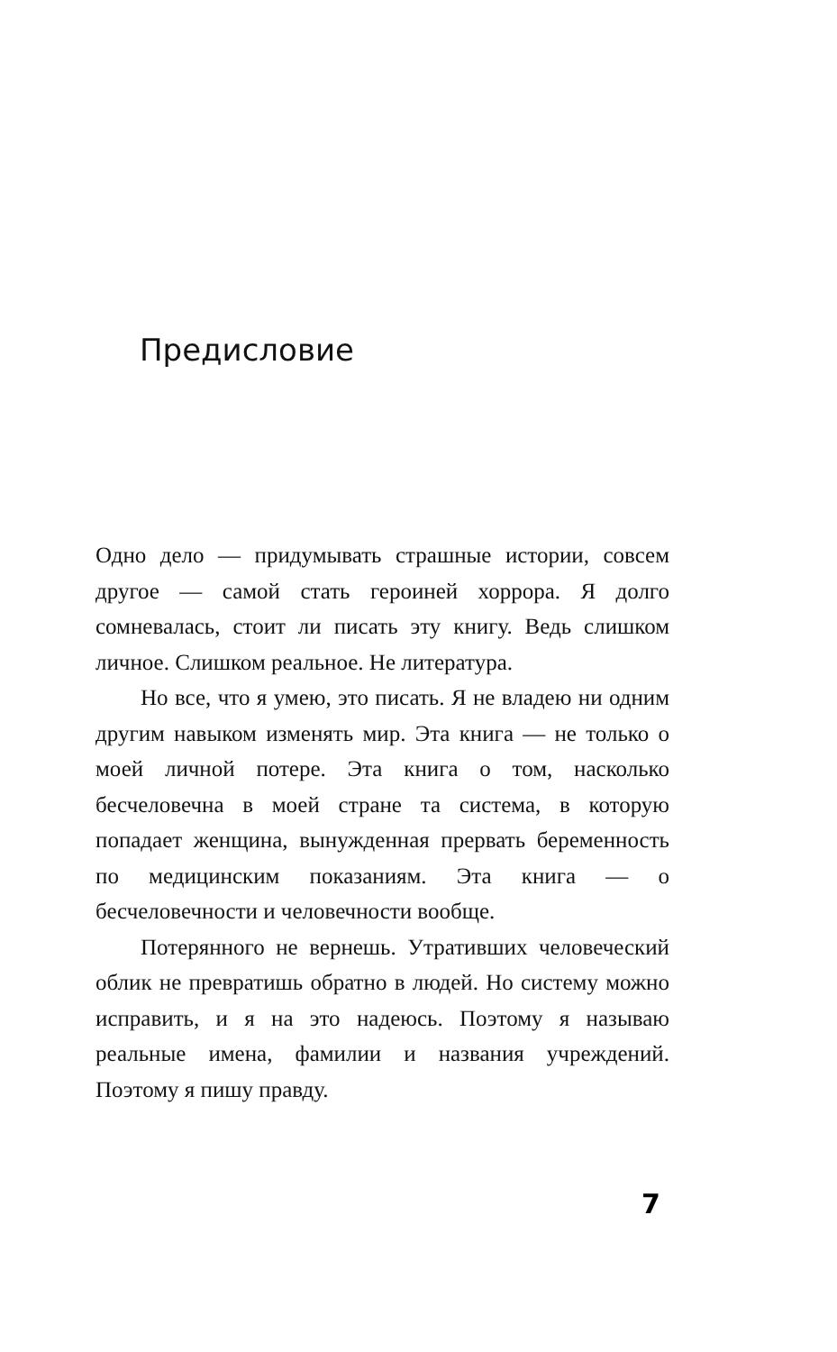Предисловие
Одно дело — придумывать страшные истории, совсем другое — самой стать героиней хоррора. Я долго сомневалась, стоит ли писать эту книгу. Ведь слишком личное. Слишком реальное. Не литература.
Но все, что я умею, это писать. Я не владею ни одним другим навыком изменять мир. Эта книга — не только о моей личной потере. Эта книга о том, насколько бесчеловечна в моей стране та система, в которую попадает женщина, вынужденная прервать беременность по медицинским показаниям. Эта книга — о бесчеловечности и человечности вообще.
Потерянного не вернешь. Утративших человеческий облик не превратишь обратно в людей. Но систему можно исправить, и я на это надеюсь. Поэтому я называю реальные имена, фамилии и названия учреждений. Поэтому я пишу правду.
7